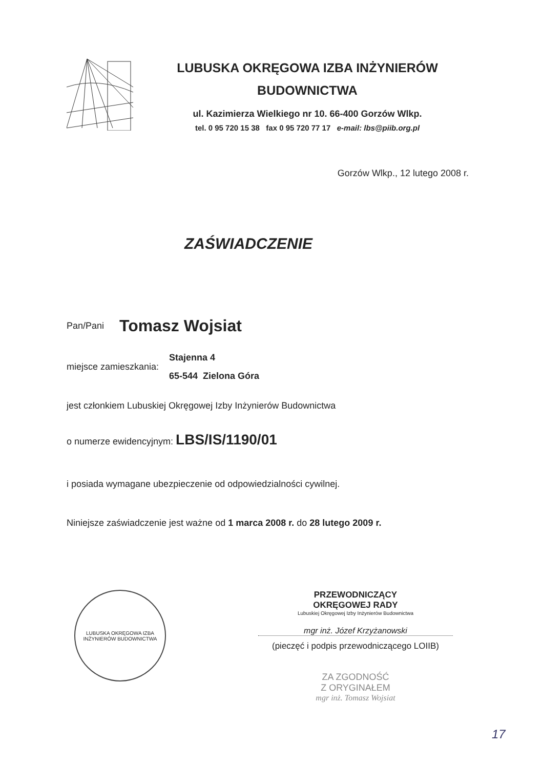LUBUSKA OKRĘGOWA IZBA INŻYNIERÓW BUDOWNICTWA
ul. Kazimierza Wielkiego nr 10. 66-400 Gorzów Wlkp.
tel. 0 95 720 15 38 fax 0 95 720 77 17 e-mail: lbs@piib.org.pl
Gorzów Wlkp., 12 lutego 2008 r.
ZAŚWIADCZENIE
Pan/Pani Tomasz Wojsiat
miejsce zamieszkania:
Stajenna 4
65-544 Zielona Góra
jest członkiem Lubuskiej Okręgowej Izby Inżynierów Budownictwa
o numerze ewidencyjnym: LBS/IS/1190/01
i posiada wymagane ubezpieczenie od odpowiedzialności cywilnej.
Niniejsze zaświadczenie jest ważne od 1 marca 2008 r. do 28 lutego 2009 r.
LUBUSKA OKRĘGOWA IZBA INŻYNIERÓW BUDOWNICTWA
PRZEWODNICZĄCY
OKRĘGOWEJ RADY
Lubuskiej Okręgowej Izby Inżynierów Budownictwa
mgr inż. Józef Krzyżanowski
(pieczęć i podpis przewodniczącego LOIIB)
ZA ZGODNOŚĆ
Z ORYGINAŁEM
mgr inż. Tomasz Wojsiat
17